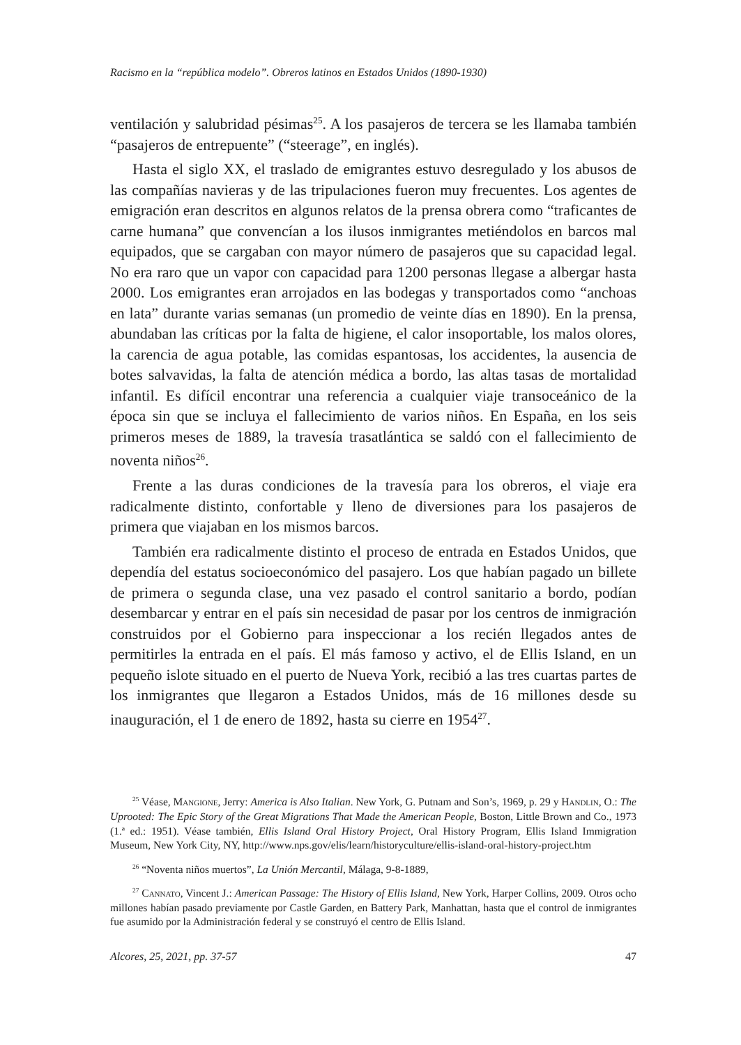Racismo en la “república modelo”. Obreros latinos en Estados Unidos (1890-1930)
ventilación y salubridad pésimas<sup>25</sup>. A los pasajeros de tercera se les llamaba también “pasajeros de entrepuente” (“steerage”, en inglés).
Hasta el siglo XX, el traslado de emigrantes estuvo desregulado y los abusos de las compañías navieras y de las tripulaciones fueron muy frecuentes. Los agentes de emigración eran descritos en algunos relatos de la prensa obrera como “traficantes de carne humana” que convencían a los ilusos inmigrantes metiéndolos en barcos mal equipados, que se cargaban con mayor número de pasajeros que su capacidad legal. No era raro que un vapor con capacidad para 1200 personas llegase a albergar hasta 2000. Los emigrantes eran arrojados en las bodegas y transportados como “anchoas en lata” durante varias semanas (un promedio de veinte días en 1890). En la prensa, abundaban las críticas por la falta de higiene, el calor insoportable, los malos olores, la carencia de agua potable, las comidas espantosas, los accidentes, la ausencia de botes salvavidas, la falta de atención médica a bordo, las altas tasas de mortalidad infantil. Es difícil encontrar una referencia a cualquier viaje transoceánico de la época sin que se incluya el fallecimiento de varios niños. En España, en los seis primeros meses de 1889, la travesía trasatlántica se saldó con el fallecimiento de noventa niños<sup>26</sup>.
Frente a las duras condiciones de la travesía para los obreros, el viaje era radicalmente distinto, confortable y lleno de diversiones para los pasajeros de primera que viajaban en los mismos barcos.
También era radicalmente distinto el proceso de entrada en Estados Unidos, que dependía del estatus socioeconómico del pasajero. Los que habían pagado un billete de primera o segunda clase, una vez pasado el control sanitario a bordo, podían desembarcar y entrar en el país sin necesidad de pasar por los centros de inmigración construidos por el Gobierno para inspeccionar a los recién llegados antes de permitirles la entrada en el país. El más famoso y activo, el de Ellis Island, en un pequeño islote situado en el puerto de Nueva York, recibió a las tres cuartas partes de los inmigrantes que llegaron a Estados Unidos, más de 16 millones desde su inauguración, el 1 de enero de 1892, hasta su cierre en 1954<sup>27</sup>.
<sup>25</sup> Véase, Mangione, Jerry: America is Also Italian. New York, G. Putnam and Son’s, 1969, p. 29 y Handlin, O.: The Uprooted: The Epic Story of the Great Migrations That Made the American People, Boston, Little Brown and Co., 1973 (1.ª ed.: 1951). Véase también, Ellis Island Oral History Project, Oral History Program, Ellis Island Immigration Museum, New York City, NY, http://www.nps.gov/elis/learn/historyculture/ellis-island-oral-history-project.htm
<sup>26</sup> “Noventa niños muertos”, La Unión Mercantil, Málaga, 9-8-1889,
<sup>27</sup> Cannato, Vincent J.: American Passage: The History of Ellis Island, New York, Harper Collins, 2009. Otros ocho millones habían pasado previamente por Castle Garden, en Battery Park, Manhattan, hasta que el control de inmigrantes fue asumido por la Administración federal y se construyó el centro de Ellis Island.
Alcores, 25, 2021, pp. 37-57 47